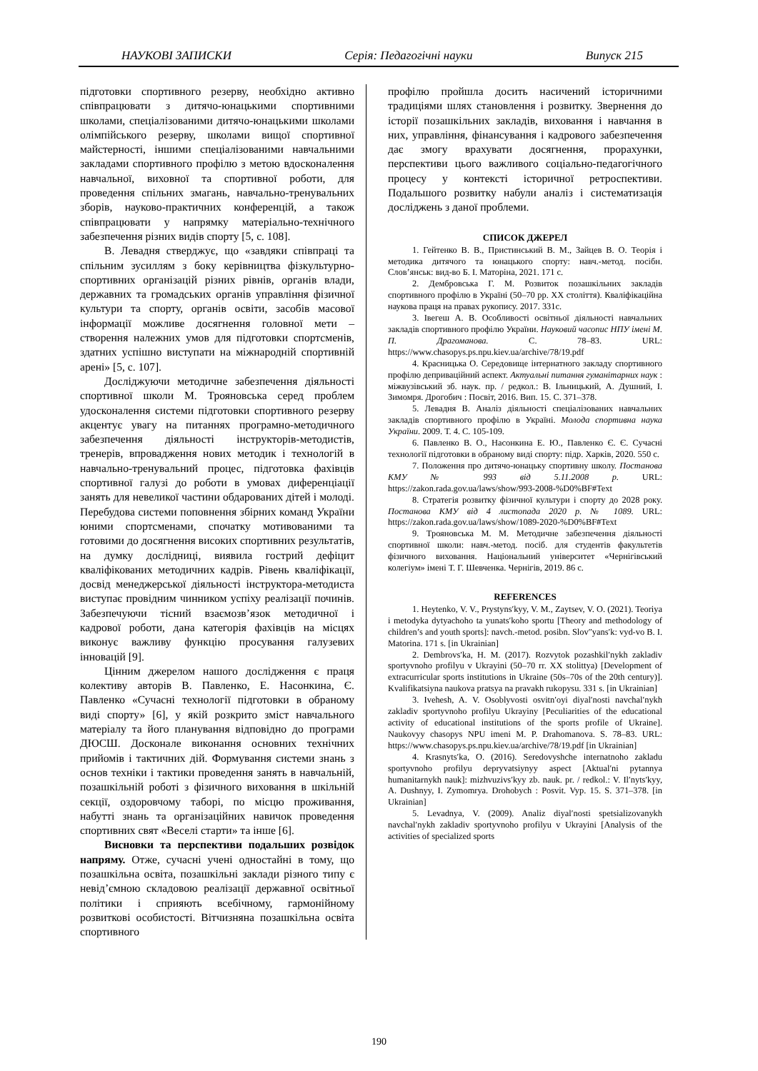НАУКОВІ ЗАПИСКИ Серія: Педагогічні науки Випуск 215
підготовки спортивного резерву, необхідно активно співпрацювати з дитячо-юнацькими спортивними школами, спеціалізованими дитячо-юнацькими школами олімпійського резерву, школами вищої спортивної майстерності, іншими спеціалізованими навчальними закладами спортивного профілю з метою вдосконалення навчальної, виховної та спортивної роботи, для проведення спільних змагань, навчально-тренувальних зборів, науково-практичних конференцій, а також співпрацювати у напрямку матеріально-технічного забезпечення різних видів спорту [5, с. 108].
В. Левадня стверджує, що «завдяки співпраці та спільним зусиллям з боку керівництва фізкультурно-спортивних організацій різних рівнів, органів влади, державних та громадських органів управління фізичної культури та спорту, органів освіти, засобів масової інформації можливе досягнення головної мети – створення належних умов для підготовки спортсменів, здатних успішно виступати на міжнародній спортивній арені» [5, с. 107].
Досліджуючи методичне забезпечення діяльності спортивної школи М. Трояновська серед проблем удосконалення системи підготовки спортивного резерву акцентує увагу на питаннях програмно-методичного забезпечення діяльності інструкторів-методистів, тренерів, впровадження нових методик і технологій в навчально-тренувальний процес, підготовка фахівців спортивної галузі до роботи в умовах диференціації занять для невеликої частини обдарованих дітей і молоді. Перебудова системи поповнення збірних команд України юними спортсменами, спочатку мотивованими та готовими до досягнення високих спортивних результатів, на думку дослідниці, виявила гострий дефіцит кваліфікованих методичних кадрів. Рівень кваліфікації, досвід менеджерської діяльності інструктора-методиста виступає провідним чинником успіху реалізації починів. Забезпечуючи тісний взаємозв’язок методичної і кадрової роботи, дана категорія фахівців на місцях виконує важливу функцію просування галузевих інновацій [9].
Цінним джерелом нашого дослідження є праця колективу авторів В. Павленко, Е. Насонкина, Є. Павленко «Сучасні технології підготовки в обраному виді спорту» [6], у якій розкрито зміст навчального матеріалу та його планування відповідно до програми ДЮСШ. Досконале виконання основних технічних прийомів і тактичних дій. Формування системи знань з основ техніки і тактики проведення занять в навчальній, позашкільній роботі з фізичного виховання в шкільній секції, оздоровчому таборі, по місцю проживання, набутті знань та організаційних навичок проведення спортивних свят «Веселі старти» та інше [6].
Висновки та перспективи подальших розвідок напряму. Отже, сучасні учені одностайні в тому, що позашкільна освіта, позашкільні заклади різного типу є невід’ємною складовою реалізації державної освітньої політики і сприяють всебічному, гармонійному розвиткові особистості. Вітчизняна позашкільна освіта спортивного
профілю пройшла досить насичений історичними традиціями шлях становлення і розвитку. Звернення до історії позашкільних закладів, виховання і навчання в них, управління, фінансування і кадрового забезпечення дає змогу врахувати досягнення, прорахунки, перспективи цього важливого соціально-педагогічного процесу у контексті історичної ретроспективи. Подальшого розвитку набули аналіз і систематизація досліджень з даної проблеми.
СПИСОК ДЖЕРЕЛ
1. Гейтенко В. В., Пристинський В. М., Зайцев В. О. Теорія і методика дитячого та юнацького спорту: навч.-метод. посібн. Слов’янськ: вид-во Б. І. Маторіна, 2021. 171 с.
2. Дембровська Г. М. Розвиток позашкільних закладів спортивного профілю в Україні (50–70 рр. ХХ століття). Кваліфікаційна наукова праця на правах рукопису. 2017. 331с.
3. Івегеш А. В. Особливості освітньої діяльності навчальних закладів спортивного профілю України. Науковий часопис НПУ імені М. П. Драгоманова. С. 78–83. URL: https://www.chasopys.ps.npu.kiev.ua/archive/78/19.pdf
4. Красницька О. Середовище інтернатного закладу спортивного профілю деприваційний аспект. Актуальні питання гуманітарних наук : міжвузівський зб. наук. пр. / редкол.: В. Ільницький, А. Душний, І. Зимомря. Дрогобич : Посвіт, 2016. Вип. 15. С. 371–378.
5. Левадня В. Аналіз діяльності спеціалізованих навчальних закладів спортивного профілю в Україні. Молода спортивна наука України. 2009. Т. 4. С. 105-109.
6. Павленко В. О., Насонкина Е. Ю., Павленко Є. Є. Сучасні технології підготовки в обраному виді спорту: підр. Харків, 2020. 550 с.
7. Положення про дитячо-юнацьку спортивну школу. Постанова КМУ № 993 від 5.11.2008 р. URL: https://zakon.rada.gov.ua/laws/show/993-2008-%D0%BF#Text
8. Стратегія розвитку фізичної культури і спорту до 2028 року. Постанова КМУ від 4 листопада 2020 р. № 1089. URL: https://zakon.rada.gov.ua/laws/show/1089-2020-%D0%BF#Text
9. Трояновська М. М. Методичне забезпечення діяльності спортивної школи: навч.-метод. посіб. для студентів факультетів фізичного виховання. Національний університет «Чернігівський колегіум» імені Т. Г. Шевченка. Чернігів, 2019. 86 с.
REFERENCES
1. Heytenko, V. V., Prystynsʹkyy, V. M., Zaytsev, V. O. (2021). Teoriya i metodyka dytyachoho ta yunatsʹkoho sportu [Theory and methodology of children’s and youth sports]: navch.-metod. posibn. Slov″yansʹk: vyd-vo B. I. Matorina. 171 s. [in Ukrainian]
2. Dembrovsʹka, H. M. (2017). Rozvytok pozashkilʹnykh zakladiv sportyvnoho profilyu v Ukrayini (50–70 rr. XX stolittya) [Development of extracurricular sports institutions in Ukraine (50s–70s of the 20th century)]. Kvalifikatsiyna naukova pratsya na pravakh rukopysu. 331 s. [in Ukrainian]
3. Ivehesh, A. V. Osoblyvosti osvitnʹoyi diyalʹnosti navchalʹnykh zakladiv sportyvnoho profilyu Ukrayiny [Peculiarities of the educational activity of educational institutions of the sports profile of Ukraine]. Naukovyy chasopys NPU imeni M. P. Drahomanova. S. 78–83. URL: https://www.chasopys.ps.npu.kiev.ua/archive/78/19.pdf [in Ukrainian]
4. Krasnytsʹka, O. (2016). Seredovyshche internatnoho zakladu sportyvnoho profilyu depryvatsiynyy aspect [Aktualʹni pytannya humanitarnykh nauk]: mizhvuzivsʹkyy zb. nauk. pr. / redkol.: V. Ilʹnytsʹkyy, A. Dushnyy, I. Zymomrya. Drohobych : Posvit. Vyp. 15. S. 371–378. [in Ukrainian]
5. Levadnya, V. (2009). Analiz diyalʹnosti spetsializovanykh navchalʹnykh zakladiv sportyvnoho profilyu v Ukrayini [Analysis of the activities of specialized sports
190